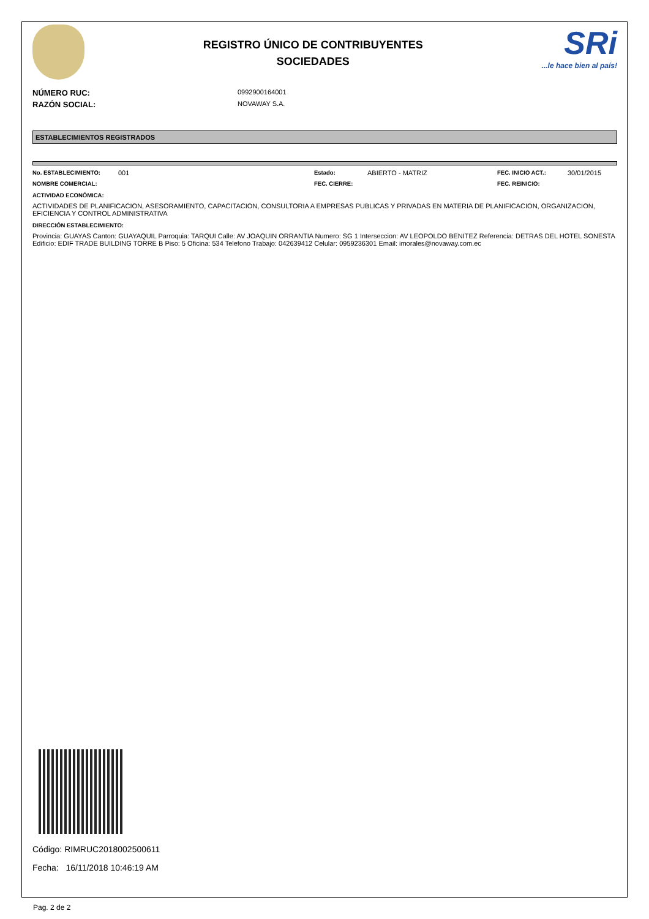REGISTRO ÚNICO DE CONTRIBUYENTES
SOCIEDADES
SRi...le hace bien al país!
NÚMERO RUC: 0992900164001
RAZÓN SOCIAL: NOVAWAY S.A.
ESTABLECIMIENTOS REGISTRADOS
No. ESTABLECIMIENTO: 001 Estado: ABIERTO - MATRIZ FEC. INICIO ACT.: 30/01/2015 NOMBRE COMERCIAL: FEC. CIERRE: FEC. REINICIO:
ACTIVIDAD ECONÓMICA:
ACTIVIDADES DE PLANIFICACION, ASESORAMIENTO, CAPACITACION, CONSULTORIA A EMPRESAS PUBLICAS Y PRIVADAS EN MATERIA DE PLANIFICACION, ORGANIZACION, EFICIENCIA Y CONTROL ADMINISTRATIVA
DIRECCIÓN ESTABLECIMIENTO:
Provincia: GUAYAS Canton: GUAYAQUIL Parroquia: TARQUI Calle: AV JOAQUIN ORRANTIA Numero: SG 1 Interseccion: AV LEOPOLDO BENITEZ Referencia: DETRAS DEL HOTEL SONESTA Edificio: EDIF TRADE BUILDING TORRE B Piso: 5 Oficina: 534 Telefono Trabajo: 042639412 Celular: 0959236301 Email: imorales@novaway.com.ec
Código: RIMRUC2018002500611
Fecha: 16/11/2018 10:46:19 AM
Pag. 2 de 2